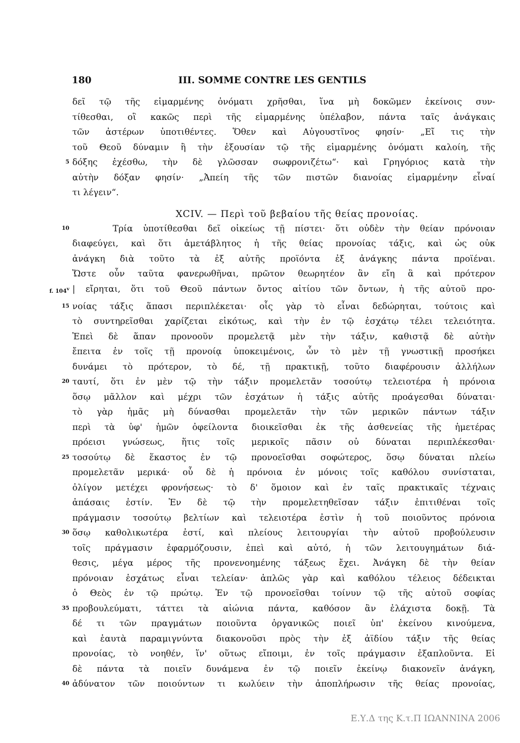180 III. SOMME CONTRE LES GENTILS
δεῖ τῷ τῆς εἱμαρμένης ὀνόματι χρῆσθαι, ἵνα μὴ δοκῶμεν ἐκείνοις συν-
τίθεσθαι, οἳ κακῶς περὶ τῆς εἱμαρμένης ὑπέλαβον, πάντα ταῖς ἀνάγκαις
τῶν ἀστέρων ὑποτιθέντες. Ὅθεν καὶ Αὐγουστῖνος φησίν· „Εἴ τις τὴν
τοῦ Θεοῦ δύναμιν ἢ τὴν ἐξουσίαν τῷ τῆς εἱμαρμένης ὀνόματι καλοίη, τῆς
5 δόξης ἐχέσθω, τὴν δὲ γλῶσσαν σωφρονιζέτω“· καὶ Γρηγόριος κατὰ τὴν
αὐτὴν δόξαν φησίν· „Ἀπείη τῆς τῶν πιστῶν διανοίας εἱμαρμένην εἶναί
τι λέγειν“.
XCIV. — Περὶ τοῦ βεβαίου τῆς θείας προνοίας.
10 Τρία ὑποτίθεσθαι δεῖ οἰκείως τῇ πίστει· ὅτι οὐδὲν τὴν θείαν πρόνοιαν
διαφεύγει, καὶ ὅτι ἀμετάβλητος ἡ τῆς θείας προνοίας τάξις, καὶ ὡς οὐκ
ἀνάγκη διὰ τοῦτο τὰ ἐξ αὐτῆς προϊόντα ἐξ ἀνάγκης πάντα προϊέναι.
Ὥστε οὖν ταῦτα φανερωθῆναι, πρῶτον θεωρητέον ἂν εἴη ἃ καὶ πρότερον
f. 104<sup>v</sup> | εἴρηται, ὅτι τοῦ Θεοῦ πάντων ὄντος αἰτίου τῶν ὄντων, ἡ τῆς αὐτοῦ προ-
15 νοίας τάξις ἅπασι περιπλέκεται· οἷς γὰρ τὸ εἶναι δεδώρηται, τούτοις καὶ
τὸ συντηρεῖσθαι χαρίζεται εἰκότως, καὶ τὴν ἐν τῷ ἐσχάτῳ τέλει τελειότητα.
Ἐπεὶ δὲ ἅπαν προνοοῦν προμελετᾷ μὲν τὴν τάξιν, καθιστᾷ δὲ αὐτὴν
ἔπειτα ἐν τοῖς τῇ προνοίᾳ ὑποκειμένοις, ὧν τὸ μὲν τῇ γνωστικῇ προσήκει
δυνάμει τὸ πρότερον, τὸ δέ, τῇ πρακτικῇ, τοῦτο διαφέρουσιν ἀλλήλων
20 ταυτί, ὅτι ἐν μὲν τῷ τὴν τάξιν προμελετᾶν τοσούτῳ τελειοτέρα ἡ πρόνοια
ὅσῳ μᾶλλον καὶ μέχρι τῶν ἐσχάτων ἡ τάξις αὐτῆς προάγεσθαι δύναται·
τὸ γὰρ ἡμᾶς μὴ δύνασθαι προμελετᾶν τὴν τῶν μερικῶν πάντων τάξιν
περὶ τὰ ὑφ' ἡμῶν ὀφείλοντα διοικεῖσθαι ἐκ τῆς ἀσθενείας τῆς ἡμετέρας
πρόεισι γνώσεως, ἥτις τοῖς μερικοῖς πᾶσιν οὐ δύναται περιπλέκεσθαι·
25 τοσούτῳ δὲ ἕκαστος ἐν τῷ προνοεῖσθαι σοφώτερος, ὅσῳ δύναται πλείω
προμελετᾶν μερικά· οὗ δὲ ἡ πρόνοια ἐν μόνοις τοῖς καθόλου συνίσταται,
ὀλίγον μετέχει φρονήσεως· τὸ δ' ὅμοιον καὶ ἐν ταῖς πρακτικαῖς τέχναις
ἁπάσαις ἐστίν. Ἐν δὲ τῷ τὴν προμελετηθεῖσαν τάξιν ἐπιτιθέναι τοῖς
πράγμασιν τοσούτῳ βελτίων καὶ τελειοτέρα ἐστὶν ἡ τοῦ ποιοῦντος πρόνοια
30 ὅσῳ καθολικωτέρα ἐστί, καὶ πλείους λειτουργίαι τὴν αὐτοῦ προβούλευσιν
τοῖς πράγμασιν ἐφαρμόζουσιν, ἐπεὶ καὶ αὐτό, ἡ τῶν λειτουγημάτων διά-
θεσις, μέγα μέρος τῆς προνενοημένης τάξεως ἔχει. Ἀνάγκη δὲ τὴν θείαν
πρόνοιαν ἐσχάτως εἶναι τελείαν· ἁπλῶς γὰρ καὶ καθόλου τέλειος δέδεικται
ὁ Θεὸς ἐν τῷ πρώτῳ. Ἐν τῷ προνοεῖσθαι τοίνυν τῷ τῆς αὐτοῦ σοφίας
35 προβουλεύματι, τάττει τὰ αἰώνια πάντα, καθόσον ἂν ἐλάχιστα δοκῇ. Τὰ
δέ τι τῶν πραγμάτων ποιοῦντα ὀργανικῶς ποιεῖ ὑπ' ἐκείνου κινούμενα,
καὶ ἑαυτὰ παραμιγνύντα διακονοῦσι πρὸς τὴν ἐξ ἀϊδίου τάξιν τῆς θείας
προνοίας, τὸ νοηθέν, ἵν' οὕτως εἴποιμι, ἐν τοῖς πράγμασιν ἐξαπλοῦντα. Εἰ
δὲ πάντα τὰ ποιεῖν δυνάμενα ἐν τῷ ποιεῖν ἐκείνῳ διακονεῖν ἀνάγκη,
40 ἀδύνατον τῶν ποιούντων τι κωλύειν τὴν ἀποπλήρωσιν τῆς θείας προνοίας,
Ε.Υ.Δ της Κ.τ.Π ΙΩΑΝΝΙΝΑ 2006